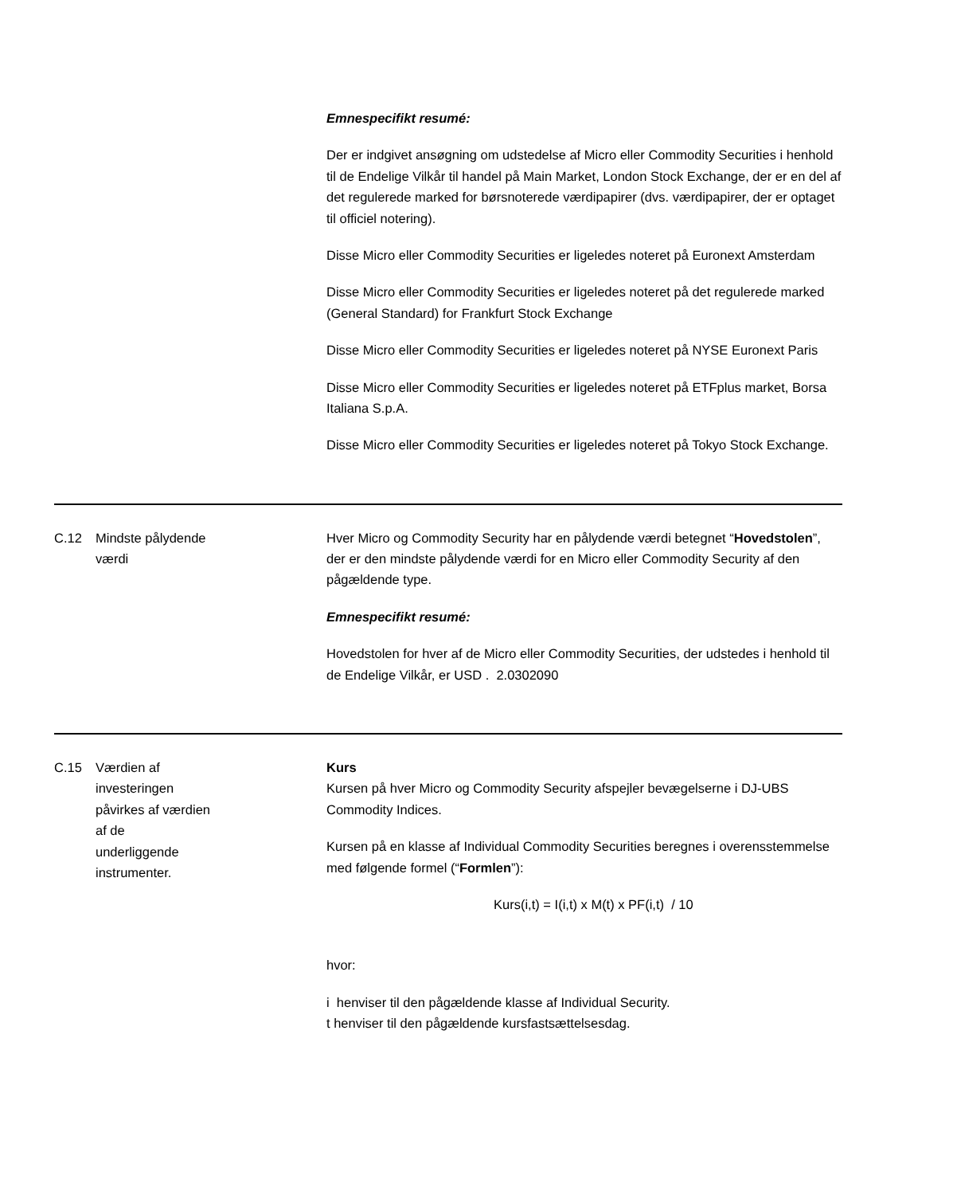| | | Emnespecifikt resumé: Der er indgivet ansøgning om udstedelse af Micro eller Commodity Securities i henhold til de Endelige Vilkår til handel på Main Market, London Stock Exchange, der er en del af det regulerede marked for børsnoterede værdipapirer (dvs. værdipapirer, der er optaget til officiel notering). Disse Micro eller Commodity Securities er ligeledes noteret på Euronext Amsterdam Disse Micro eller Commodity Securities er ligeledes noteret på det regulerede marked (General Standard) for Frankfurt Stock Exchange Disse Micro eller Commodity Securities er ligeledes noteret på NYSE Euronext Paris Disse Micro eller Commodity Securities er ligeledes noteret på ETFplus market, Borsa Italiana S.p.A. Disse Micro eller Commodity Securities er ligeledes noteret på Tokyo Stock Exchange. |
| C.12 | Mindste pålydende værdi | Hver Micro og Commodity Security har en pålydende værdi betegnet “ Hovedstolen ”, der er den mindste pålydende værdi for en Micro eller Commodity Security af den pågældende type. Emnespecifikt resumé: Hovedstolen for hver af de Micro eller Commodity Securities, der udstedes i henhold til de Endelige Vilkår, er USD . 2.0302090 |
| C.15 | Værdien af investeringen påvirkes af værdien af de underliggende instrumenter. | Kurs Kursen på hver Micro og Commodity Security afspejler bevægelserne i DJ-UBS Commodity Indices. Kursen på en klasse af Individual Commodity Securities beregnes i overensstemmelse med følgende formel (“ Formlen ”): Kurs(i,t) = I(i,t) x M(t) x PF(i,t) / 10 hvor: i henviser til den pågældende klasse af Individual Security. t henviser til den pågældende kursfastsættelsesdag. |